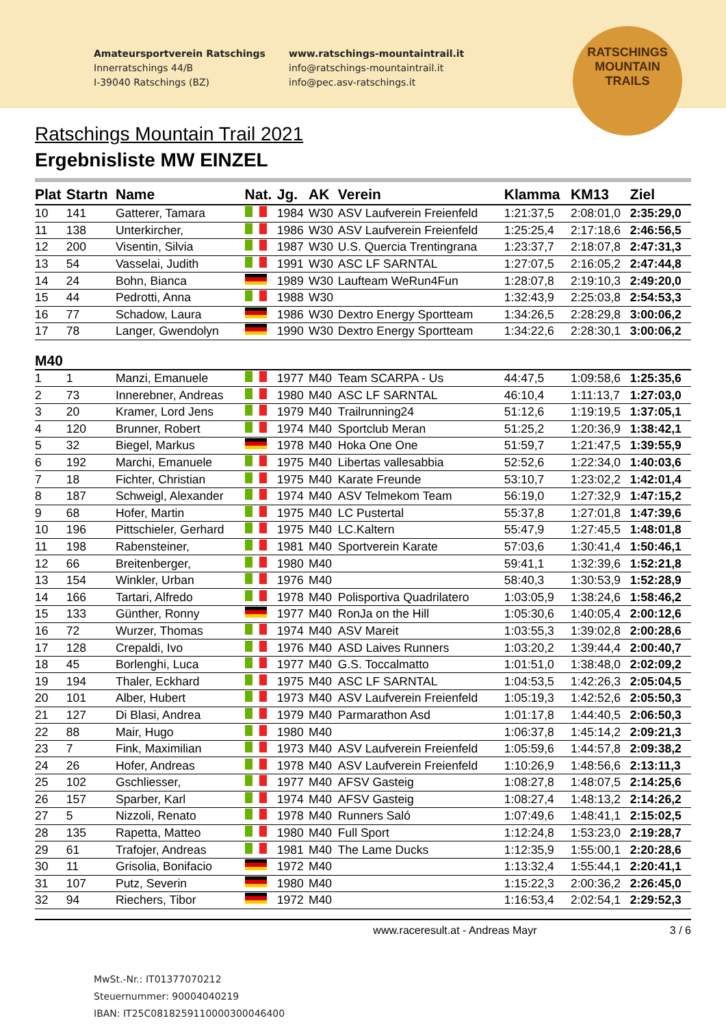Amateursportverein Ratschings
Innerratschings 44/B
I-39040 Ratschings (BZ)
www.ratschings-mountaintrail.it
info@ratschings-mountaintrail.it
info@pec.asv-ratschings.it
RATSCHINGS
MOUNTAIN
TRAILS
Ratschings Mountain Trail 2021
Ergebnisliste MW EINZEL
| Plat | Startn | Name | Nat. | Jg. | AK | Verein | Klamma | KM13 | Ziel |
| --- | --- | --- | --- | --- | --- | --- | --- | --- | --- |
| 10 | 141 | Gatterer, Tamara | | 1984 | W30 | ASV Laufverein Freienfeld | 1:21:37,5 | 2:08:01,0 | 2:35:29,0 |
| 11 | 138 | Unterkircher, | | 1986 | W30 | ASV Laufverein Freienfeld | 1:25:25,4 | 2:17:18,6 | 2:46:56,5 |
| 12 | 200 | Visentin, Silvia | | 1987 | W30 | U.S. Quercia Trentingrana | 1:23:37,7 | 2:18:07,8 | 2:47:31,3 |
| 13 | 54 | Vasselai, Judith | | 1991 | W30 | ASC LF SARNTAL | 1:27:07,5 | 2:16:05,2 | 2:47:44,8 |
| 14 | 24 | Bohn, Bianca | | 1989 | W30 | Laufteam WeRun4Fun | 1:28:07,8 | 2:19:10,3 | 2:49:20,0 |
| 15 | 44 | Pedrotti, Anna | | 1988 | W30 | | 1:32:43,9 | 2:25:03,8 | 2:54:53,3 |
| 16 | 77 | Schadow, Laura | | 1986 | W30 | Dextro Energy Sportteam | 1:34:26,5 | 2:28:29,8 | 3:00:06,2 |
| 17 | 78 | Langer, Gwendolyn | | 1990 | W30 | Dextro Energy Sportteam | 1:34:22,6 | 2:28:30,1 | 3:00:06,2 |
| M40 | | | | | | | | | |
| 1 | 1 | Manzi, Emanuele | | 1977 | M40 | Team SCARPA - Us | 44:47,5 | 1:09:58,6 | 1:25:35,6 |
| 2 | 73 | Innerebner, Andreas | | 1980 | M40 | ASC LF SARNTAL | 46:10,4 | 1:11:13,7 | 1:27:03,0 |
| 3 | 20 | Kramer, Lord Jens | | 1979 | M40 | Trailrunning24 | 51:12,6 | 1:19:19,5 | 1:37:05,1 |
| 4 | 120 | Brunner, Robert | | 1974 | M40 | Sportclub Meran | 51:25,2 | 1:20:36,9 | 1:38:42,1 |
| 5 | 32 | Biegel, Markus | | 1978 | M40 | Hoka One One | 51:59,7 | 1:21:47,5 | 1:39:55,9 |
| 6 | 192 | Marchi, Emanuele | | 1975 | M40 | Libertas vallesabbia | 52:52,6 | 1:22:34,0 | 1:40:03,6 |
| 7 | 18 | Fichter, Christian | | 1975 | M40 | Karate Freunde | 53:10,7 | 1:23:02,2 | 1:42:01,4 |
| 8 | 187 | Schweigl, Alexander | | 1974 | M40 | ASV Telmekom Team | 56:19,0 | 1:27:32,9 | 1:47:15,2 |
| 9 | 68 | Hofer, Martin | | 1975 | M40 | LC Pustertal | 55:37,8 | 1:27:01,8 | 1:47:39,6 |
| 10 | 196 | Pittschieler, Gerhard | | 1975 | M40 | LC.Kaltern | 55:47,9 | 1:27:45,5 | 1:48:01,8 |
| 11 | 198 | Rabensteiner, | | 1981 | M40 | Sportverein Karate | 57:03,6 | 1:30:41,4 | 1:50:46,1 |
| 12 | 66 | Breitenberger, | | 1980 | M40 | | 59:41,1 | 1:32:39,6 | 1:52:21,8 |
| 13 | 154 | Winkler, Urban | | 1976 | M40 | | 58:40,3 | 1:30:53,9 | 1:52:28,9 |
| 14 | 166 | Tartari, Alfredo | | 1978 | M40 | Polisportiva Quadrilatero | 1:03:05,9 | 1:38:24,6 | 1:58:46,2 |
| 15 | 133 | Günther, Ronny | | 1977 | M40 | RonJa on the Hill | 1:05:30,6 | 1:40:05,4 | 2:00:12,6 |
| 16 | 72 | Wurzer, Thomas | | 1974 | M40 | ASV Mareit | 1:03:55,3 | 1:39:02,8 | 2:00:28,6 |
| 17 | 128 | Crepaldi, Ivo | | 1976 | M40 | ASD Laives Runners | 1:03:20,2 | 1:39:44,4 | 2:00:40,7 |
| 18 | 45 | Borlenghi, Luca | | 1977 | M40 | G.S. Toccalmatto | 1:01:51,0 | 1:38:48,0 | 2:02:09,2 |
| 19 | 194 | Thaler, Eckhard | | 1975 | M40 | ASC LF SARNTAL | 1:04:53,5 | 1:42:26,3 | 2:05:04,5 |
| 20 | 101 | Alber, Hubert | | 1973 | M40 | ASV Laufverein Freienfeld | 1:05:19,3 | 1:42:52,6 | 2:05:50,3 |
| 21 | 127 | Di Blasi, Andrea | | 1979 | M40 | Parmarathon Asd | 1:01:17,8 | 1:44:40,5 | 2:06:50,3 |
| 22 | 88 | Mair, Hugo | | 1980 | M40 | | 1:06:37,8 | 1:45:14,2 | 2:09:21,3 |
| 23 | 7 | Fink, Maximilian | | 1973 | M40 | ASV Laufverein Freienfeld | 1:05:59,6 | 1:44:57,8 | 2:09:38,2 |
| 24 | 26 | Hofer, Andreas | | 1978 | M40 | ASV Laufverein Freienfeld | 1:10:26,9 | 1:48:56,6 | 2:13:11,3 |
| 25 | 102 | Gschliesser, | | 1977 | M40 | AFSV Gasteig | 1:08:27,8 | 1:48:07,5 | 2:14:25,6 |
| 26 | 157 | Sparber, Karl | | 1974 | M40 | AFSV Gasteig | 1:08:27,4 | 1:48:13,2 | 2:14:26,2 |
| 27 | 5 | Nizzoli, Renato | | 1978 | M40 | Runners Saló | 1:07:49,6 | 1:48:41,1 | 2:15:02,5 |
| 28 | 135 | Rapetta, Matteo | | 1980 | M40 | Full Sport | 1:12:24,8 | 1:53:23,0 | 2:19:28,7 |
| 29 | 61 | Trafojer, Andreas | | 1981 | M40 | The Lame Ducks | 1:12:35,9 | 1:55:00,1 | 2:20:28,6 |
| 30 | 11 | Grisolia, Bonifacio | | 1972 | M40 | | 1:13:32,4 | 1:55:44,1 | 2:20:41,1 |
| 31 | 107 | Putz, Severin | | 1980 | M40 | | 1:15:22,3 | 2:00:36,2 | 2:26:45,0 |
| 32 | 94 | Riechers, Tibor | | 1972 | M40 | | 1:16:53,4 | 2:02:54,1 | 2:29:52,3 |
www.raceresult.at - Andreas Mayr 3 / 6
MwSt.-Nr.: IT01377070212
Steuernummer: 90004040219
IBAN: IT25C0818259110000300046400